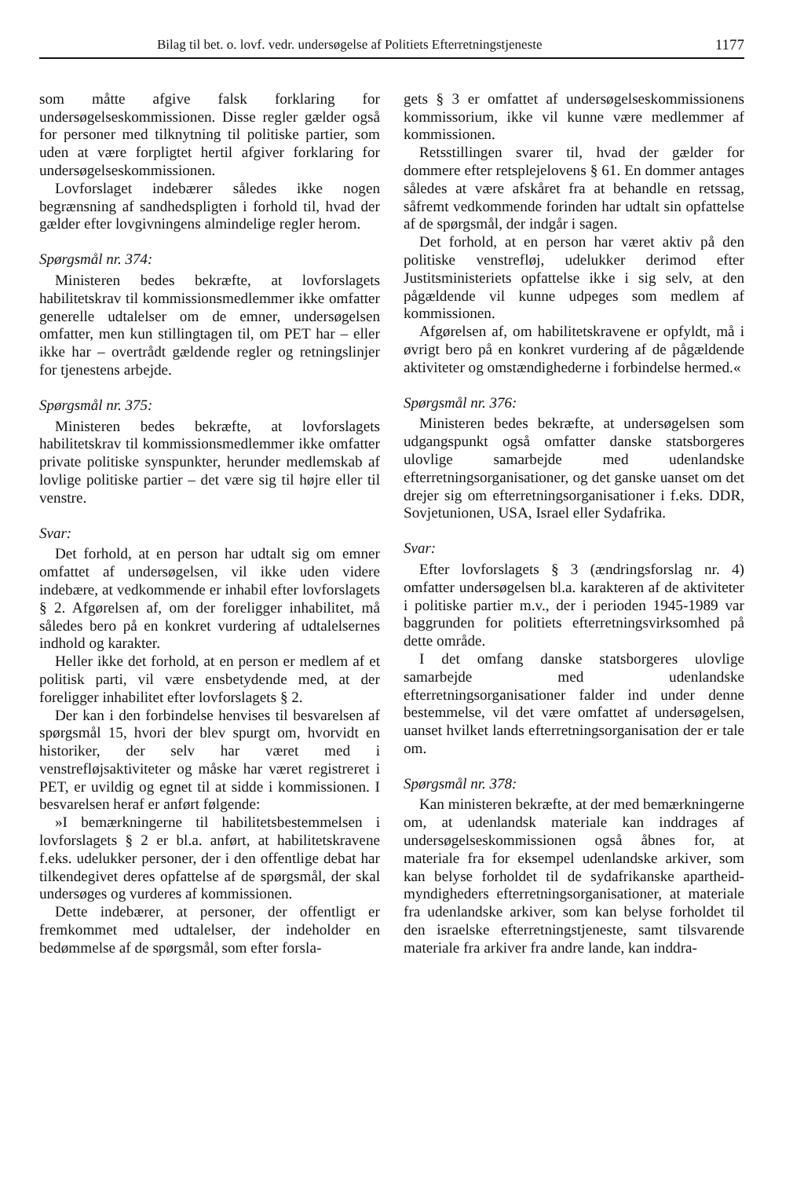Bilag til bet. o. lovf. vedr. undersøgelse af Politiets Efterretningstjeneste 1177
som måtte afgive falsk forklaring for undersøgelseskommissionen. Disse regler gælder også for personer med tilknytning til politiske partier, som uden at være forpligtet hertil afgiver forklaring for undersøgelseskommissionen.
Lovforslaget indebærer således ikke nogen begrænsning af sandhedspligten i forhold til, hvad der gælder efter lovgivningens almindelige regler herom.
Spørgsmål nr. 374:
Ministeren bedes bekræfte, at lovforslagets habilitetskrav til kommissionsmedlemmer ikke omfatter generelle udtalelser om de emner, undersøgelsen omfatter, men kun stillingtagen til, om PET har – eller ikke har – overtrådt gældende regler og retningslinjer for tjenestens arbejde.
Spørgsmål nr. 375:
Ministeren bedes bekræfte, at lovforslagets habilitetskrav til kommissionsmedlemmer ikke omfatter private politiske synspunkter, herunder medlemskab af lovlige politiske partier – det være sig til højre eller til venstre.
Svar:
Det forhold, at en person har udtalt sig om emner omfattet af undersøgelsen, vil ikke uden videre indebære, at vedkommende er inhabil efter lovforslagets § 2. Afgørelsen af, om der foreligger inhabilitet, må således bero på en konkret vurdering af udtalelsernes indhold og karakter.
Heller ikke det forhold, at en person er medlem af et politisk parti, vil være ensbetydende med, at der foreligger inhabilitet efter lovforslagets § 2.
Der kan i den forbindelse henvises til besvarelsen af spørgsmål 15, hvori der blev spurgt om, hvorvidt en historiker, der selv har været med i venstrefløjsaktiviteter og måske har været registreret i PET, er uvildig og egnet til at sidde i kommissionen. I besvarelsen heraf er anført følgende:
»I bemærkningerne til habilitetsbestemmelsen i lovforslagets § 2 er bl.a. anført, at habilitetskravene f.eks. udelukker personer, der i den offentlige debat har tilkendegivet deres opfattelse af de spørgsmål, der skal undersøges og vurderes af kommissionen.
Dette indebærer, at personer, der offentligt er fremkommet med udtalelser, der indeholder en bedømmelse af de spørgsmål, som efter forsla-
gets § 3 er omfattet af undersøgelseskommissionens kommissorium, ikke vil kunne være medlemmer af kommissionen.
Retsstillingen svarer til, hvad der gælder for dommere efter retsplejelovens § 61. En dommer antages således at være afskåret fra at behandle en retssag, såfremt vedkommende forinden har udtalt sin opfattelse af de spørgsmål, der indgår i sagen.
Det forhold, at en person har været aktiv på den politiske venstrefløj, udelukker derimod efter Justitsministeriets opfattelse ikke i sig selv, at den pågældende vil kunne udpeges som medlem af kommissionen.
Afgørelsen af, om habilitetskravene er opfyldt, må i øvrigt bero på en konkret vurdering af de pågældende aktiviteter og omstændighederne i forbindelse hermed.«
Spørgsmål nr. 376:
Ministeren bedes bekræfte, at undersøgelsen som udgangspunkt også omfatter danske statsborgeres ulovlige samarbejde med udenlandske efterretningsorganisationer, og det ganske uanset om det drejer sig om efterretningsorganisationer i f.eks. DDR, Sovjetunionen, USA, Israel eller Sydafrika.
Svar:
Efter lovforslagets § 3 (ændringsforslag nr. 4) omfatter undersøgelsen bl.a. karakteren af de aktiviteter i politiske partier m.v., der i perioden 1945-1989 var baggrunden for politiets efterretningsvirksomhed på dette område.
I det omfang danske statsborgeres ulovlige samarbejde med udenlandske efterretningsorganisationer falder ind under denne bestemmelse, vil det være omfattet af undersøgelsen, uanset hvilket lands efterretningsorganisation der er tale om.
Spørgsmål nr. 378:
Kan ministeren bekræfte, at der med bemærkningerne om, at udenlandsk materiale kan inddrages af undersøgelseskommissionen også åbnes for, at materiale fra for eksempel udenlandske arkiver, som kan belyse forholdet til de sydafrikanske apartheid-myndigheders efterretningsorganisationer, at materiale fra udenlandske arkiver, som kan belyse forholdet til den israelske efterretningstjeneste, samt tilsvarende materiale fra arkiver fra andre lande, kan inddra-